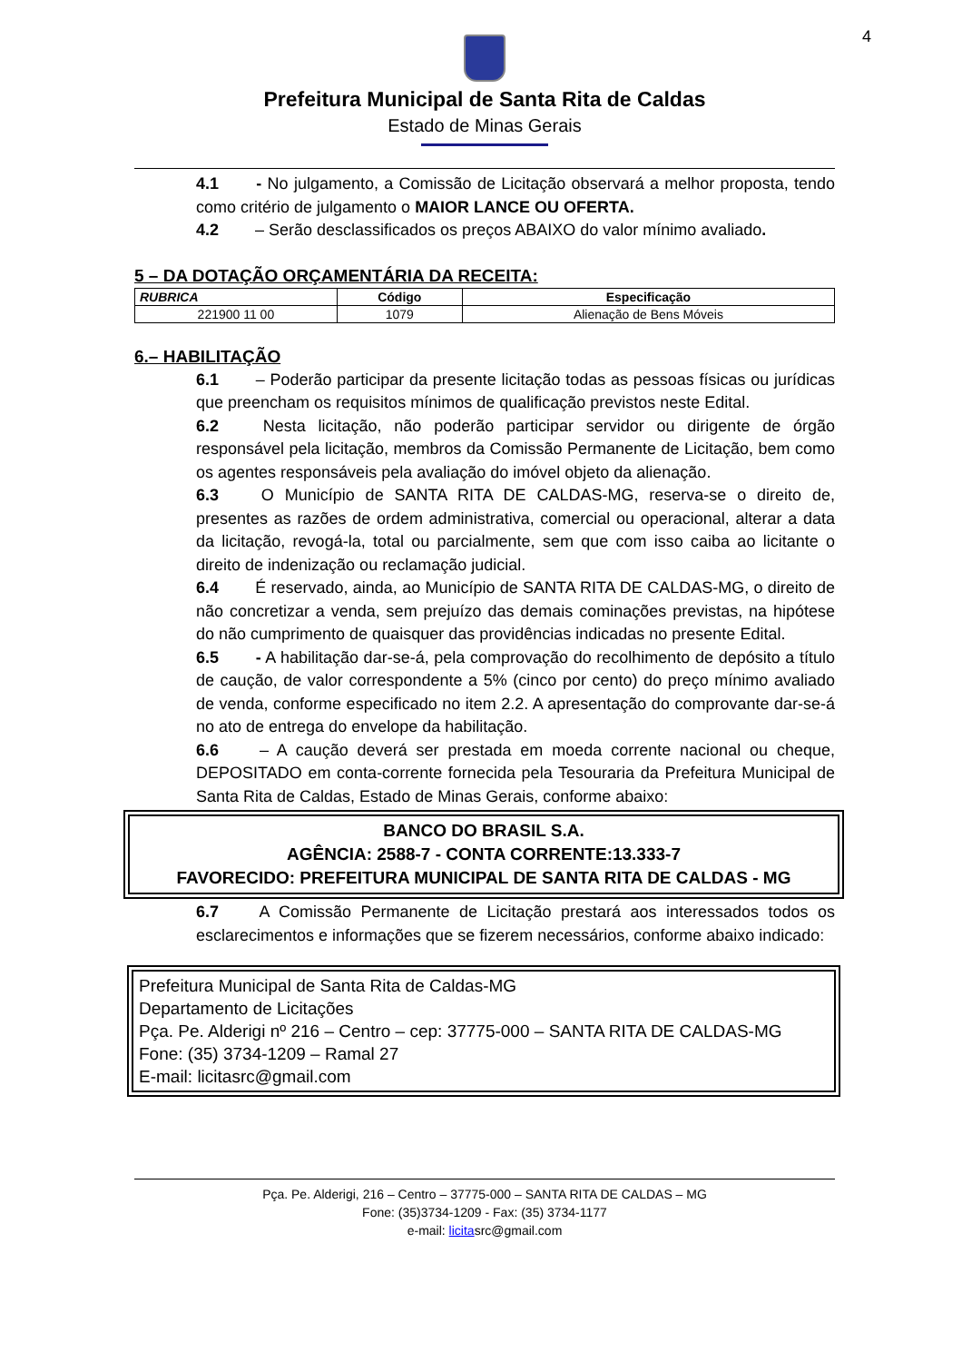4
Prefeitura Municipal de Santa Rita de Caldas
Estado de Minas Gerais
4.1 - No julgamento, a Comissão de Licitação observará a melhor proposta, tendo como critério de julgamento o MAIOR LANCE OU OFERTA.
4.2 – Serão desclassificados os preços ABAIXO do valor mínimo avaliado.
5 – DA DOTAÇÃO ORÇAMENTÁRIA DA RECEITA:
| RUBRICA | Código | Especificação |
| --- | --- | --- |
| 221900 11 00 | 1079 | Alienação de Bens Móveis |
6.– HABILITAÇÃO
6.1 – Poderão participar da presente licitação todas as pessoas físicas ou jurídicas que preencham os requisitos mínimos de qualificação previstos neste Edital.
6.2 Nesta licitação, não poderão participar servidor ou dirigente de órgão responsável pela licitação, membros da Comissão Permanente de Licitação, bem como os agentes responsáveis pela avaliação do imóvel objeto da alienação.
6.3 O Município de SANTA RITA DE CALDAS-MG, reserva-se o direito de, presentes as razões de ordem administrativa, comercial ou operacional, alterar a data da licitação, revogá-la, total ou parcialmente, sem que com isso caiba ao licitante o direito de indenização ou reclamação judicial.
6.4 É reservado, ainda, ao Município de SANTA RITA DE CALDAS-MG, o direito de não concretizar a venda, sem prejuízo das demais cominações previstas, na hipótese do não cumprimento de quaisquer das providências indicadas no presente Edital.
6.5 - A habilitação dar-se-á, pela comprovação do recolhimento de depósito a título de caução, de valor correspondente a 5% (cinco por cento) do preço mínimo avaliado de venda, conforme especificado no item 2.2. A apresentação do comprovante dar-se-á no ato de entrega do envelope da habilitação.
6.6 – A caução deverá ser prestada em moeda corrente nacional ou cheque, DEPOSITADO em conta-corrente fornecida pela Tesouraria da Prefeitura Municipal de Santa Rita de Caldas, Estado de Minas Gerais, conforme abaixo:
BANCO DO BRASIL S.A.
AGÊNCIA: 2588-7 - CONTA CORRENTE:13.333-7
FAVORECIDO: PREFEITURA MUNICIPAL DE SANTA RITA DE CALDAS - MG
6.7 A Comissão Permanente de Licitação prestará aos interessados todos os esclarecimentos e informações que se fizerem necessários, conforme abaixo indicado:
Prefeitura Municipal de Santa Rita de Caldas-MG
Departamento de Licitações
Pça. Pe. Alderigi nº 216 – Centro – cep: 37775-000 – SANTA RITA DE CALDAS-MG
Fone: (35) 3734-1209 – Ramal 27
E-mail: licitasrc@gmail.com
Pça. Pe. Alderigi, 216 – Centro – 37775-000 – SANTA RITA DE CALDAS – MG
Fone: (35)3734-1209 - Fax: (35) 3734-1177
e-mail: licitasrc@gmail.com